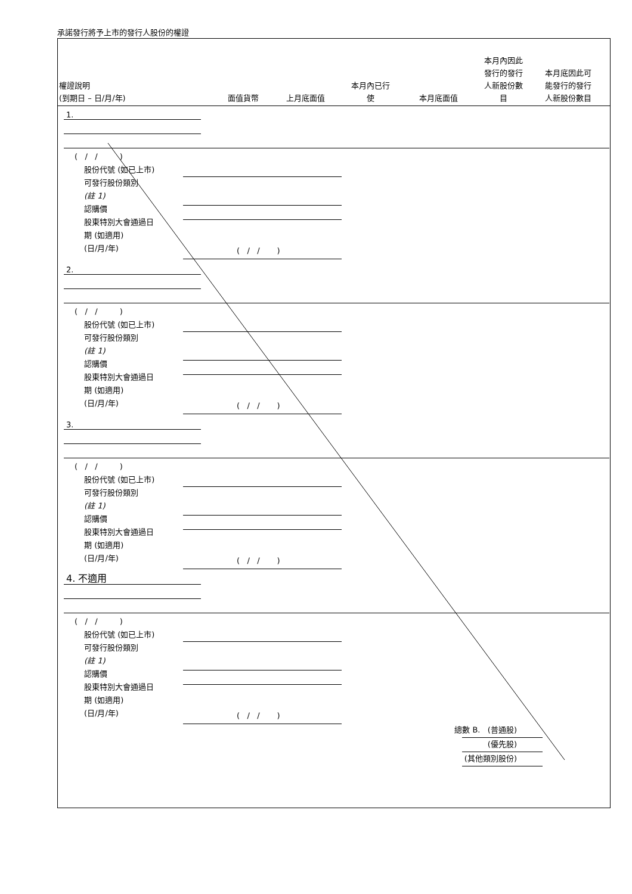承諾發行將予上市的發行人股份的權證
權證說明
(到期日 – 日/月/年)
面值貨幣
上月底面值
本月內已行
使
本月底面值
本月內因此
發行的發行
人新股份數
目
本月底因此可
能發行的發行
人新股份數目
1.
( / / )
股份代號 (如已上市)
可發行股份類別
(註 1)
認購價
股東特別大會通過日
期 (如適用)
(日/月/年)
( / / )
2.
( / / )
股份代號 (如已上市)
可發行股份類別
(註 1)
認購價
股東特別大會通過日
期 (如適用)
(日/月/年)
( / / )
3.
( / / )
股份代號 (如已上市)
可發行股份類別
(註 1)
認購價
股東特別大會通過日
期 (如適用)
(日/月/年)
( / / )
4. 不適用
( / / )
股份代號 (如已上市)
可發行股份類別
(註 1)
認購價
股東特別大會通過日
期 (如適用)
(日/月/年)
( / / )
總數 B. (普通股)
(優先股)
(其他類別股份)